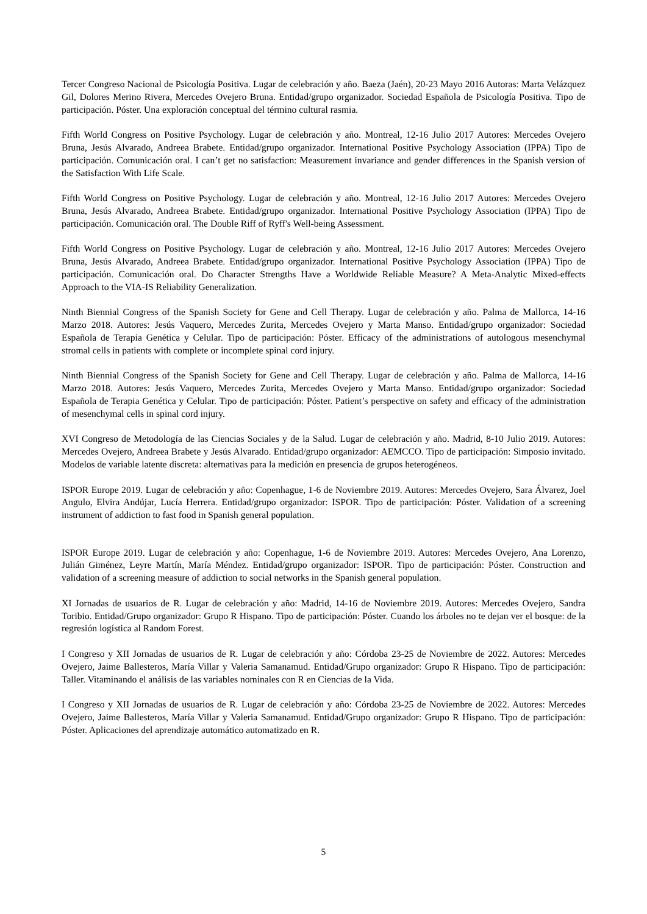Tercer Congreso Nacional de Psicología Positiva. Lugar de celebración y año. Baeza (Jaén), 20-23 Mayo 2016 Autoras: Marta Velázquez Gil, Dolores Merino Rivera, Mercedes Ovejero Bruna. Entidad/grupo organizador. Sociedad Española de Psicología Positiva. Tipo de participación. Póster. Una exploración conceptual del término cultural rasmia.
Fifth World Congress on Positive Psychology. Lugar de celebración y año. Montreal, 12-16 Julio 2017 Autores: Mercedes Ovejero Bruna, Jesús Alvarado, Andreea Brabete. Entidad/grupo organizador. International Positive Psychology Association (IPPA) Tipo de participación. Comunicación oral. I can’t get no satisfaction: Measurement invariance and gender differences in the Spanish version of the Satisfaction With Life Scale.
Fifth World Congress on Positive Psychology. Lugar de celebración y año. Montreal, 12-16 Julio 2017 Autores: Mercedes Ovejero Bruna, Jesús Alvarado, Andreea Brabete. Entidad/grupo organizador. International Positive Psychology Association (IPPA) Tipo de participación. Comunicación oral. The Double Riff of Ryff's Well-being Assessment.
Fifth World Congress on Positive Psychology. Lugar de celebración y año. Montreal, 12-16 Julio 2017 Autores: Mercedes Ovejero Bruna, Jesús Alvarado, Andreea Brabete. Entidad/grupo organizador. International Positive Psychology Association (IPPA) Tipo de participación. Comunicación oral. Do Character Strengths Have a Worldwide Reliable Measure? A Meta-Analytic Mixed-effects Approach to the VIA-IS Reliability Generalization.
Ninth Biennial Congress of the Spanish Society for Gene and Cell Therapy. Lugar de celebración y año. Palma de Mallorca, 14-16 Marzo 2018. Autores: Jesús Vaquero, Mercedes Zurita, Mercedes Ovejero y Marta Manso. Entidad/grupo organizador: Sociedad Española de Terapia Genética y Celular. Tipo de participación: Póster. Efficacy of the administrations of autologous mesenchymal stromal cells in patients with complete or incomplete spinal cord injury.
Ninth Biennial Congress of the Spanish Society for Gene and Cell Therapy. Lugar de celebración y año. Palma de Mallorca, 14-16 Marzo 2018. Autores: Jesús Vaquero, Mercedes Zurita, Mercedes Ovejero y Marta Manso. Entidad/grupo organizador: Sociedad Española de Terapia Genética y Celular. Tipo de participación: Póster. Patient’s perspective on safety and efficacy of the administration of mesenchymal cells in spinal cord injury.
XVI Congreso de Metodología de las Ciencias Sociales y de la Salud. Lugar de celebración y año. Madrid, 8-10 Julio 2019. Autores: Mercedes Ovejero, Andreea Brabete y Jesús Alvarado. Entidad/grupo organizador: AEMCCO. Tipo de participación: Simposio invitado. Modelos de variable latente discreta: alternativas para la medición en presencia de grupos heterogéneos.
ISPOR Europe 2019. Lugar de celebración y año: Copenhague, 1-6 de Noviembre 2019. Autores: Mercedes Ovejero, Sara Álvarez, Joel Angulo, Elvira Andújar, Lucía Herrera. Entidad/grupo organizador: ISPOR. Tipo de participación: Póster. Validation of a screening instrument of addiction to fast food in Spanish general population.
ISPOR Europe 2019. Lugar de celebración y año: Copenhague, 1-6 de Noviembre 2019. Autores: Mercedes Ovejero, Ana Lorenzo, Julián Giménez, Leyre Martín, María Méndez. Entidad/grupo organizador: ISPOR. Tipo de participación: Póster. Construction and validation of a screening measure of addiction to social networks in the Spanish general population.
XI Jornadas de usuarios de R. Lugar de celebración y año: Madrid, 14-16 de Noviembre 2019. Autores: Mercedes Ovejero, Sandra Toribio. Entidad/Grupo organizador: Grupo R Hispano. Tipo de participación: Póster. Cuando los árboles no te dejan ver el bosque: de la regresión logística al Random Forest.
I Congreso y XII Jornadas de usuarios de R. Lugar de celebración y año: Córdoba 23-25 de Noviembre de 2022. Autores: Mercedes Ovejero, Jaime Ballesteros, María Villar y Valeria Samanamud. Entidad/Grupo organizador: Grupo R Hispano. Tipo de participación: Taller. Vitaminando el análisis de las variables nominales con R en Ciencias de la Vida.
I Congreso y XII Jornadas de usuarios de R. Lugar de celebración y año: Córdoba 23-25 de Noviembre de 2022. Autores: Mercedes Ovejero, Jaime Ballesteros, María Villar y Valeria Samanamud. Entidad/Grupo organizador: Grupo R Hispano. Tipo de participación: Póster. Aplicaciones del aprendizaje automático automatizado en R.
5